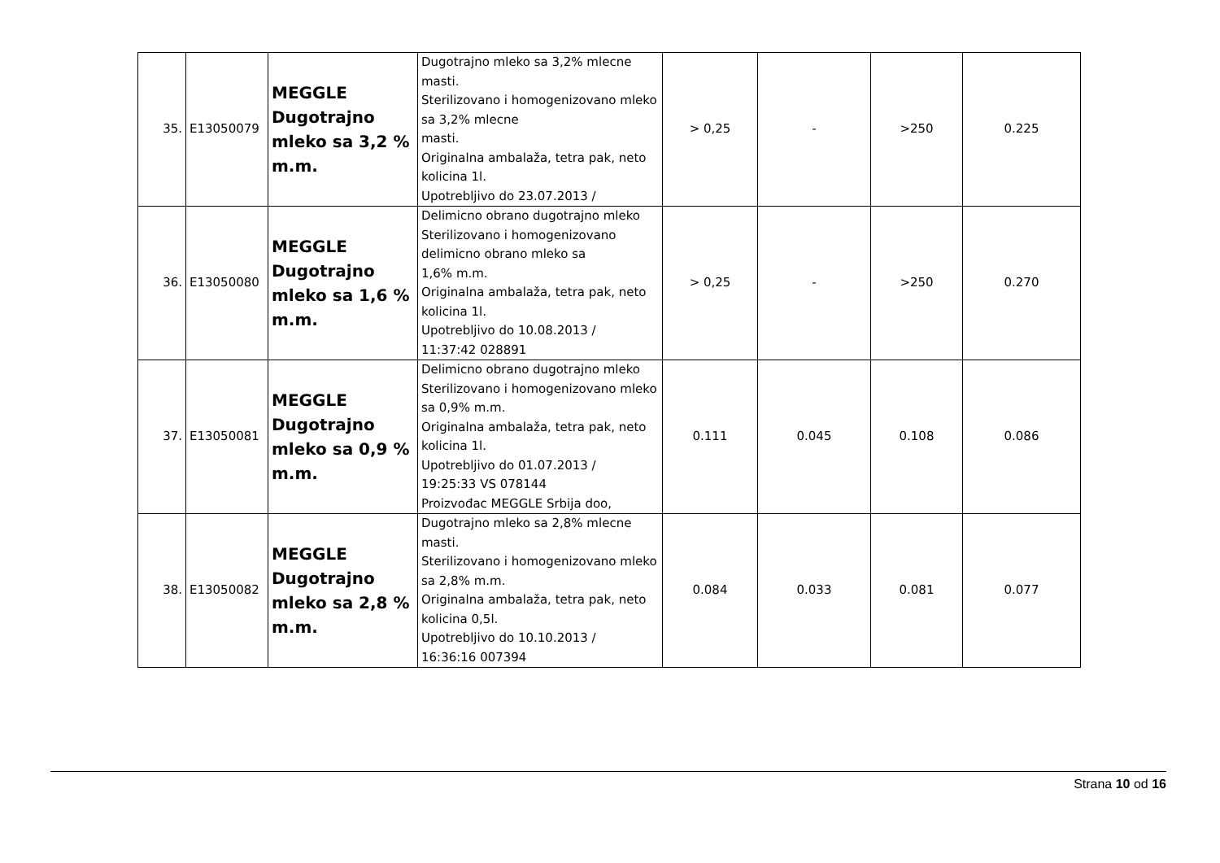| 35. | E13050079 | MEGGLE Dugotrajno mleko sa 3,2 % m.m. | Dugotrajno mleko sa 3,2% mlecne masti. Sterilizovano i homogenizovano mleko sa 3,2% mlecne masti. Originalna ambalaža, tetra pak, neto kolicina 1l. Upotrebljivo do 23.07.2013 / | > 0,25 | - | >250 | 0.225 |
| 36. | E13050080 | MEGGLE Dugotrajno mleko sa 1,6 % m.m. | Delimicno obrano dugotrajno mleko Sterilizovano i homogenizovano delimicno obrano mleko sa 1,6% m.m. Originalna ambalaža, tetra pak, neto kolicina 1l. Upotrebljivo do 10.08.2013 / 11:37:42 028891 | > 0,25 | - | >250 | 0.270 |
| 37. | E13050081 | MEGGLE Dugotrajno mleko sa 0,9 % m.m. | Delimicno obrano dugotrajno mleko Sterilizovano i homogenizovano mleko sa 0,9% m.m. Originalna ambalaža, tetra pak, neto kolicina 1l. Upotrebljivo do 01.07.2013 / 19:25:33 VS 078144 Proizvođac MEGGLE Srbija doo, | 0.111 | 0.045 | 0.108 | 0.086 |
| 38. | E13050082 | MEGGLE Dugotrajno mleko sa 2,8 % m.m. | Dugotrajno mleko sa 2,8% mlecne masti. Sterilizovano i homogenizovano mleko sa 2,8% m.m. Originalna ambalaža, tetra pak, neto kolicina 0,5l. Upotrebljivo do 10.10.2013 / 16:36:16 007394 | 0.084 | 0.033 | 0.081 | 0.077 |
Strana 10 od 16